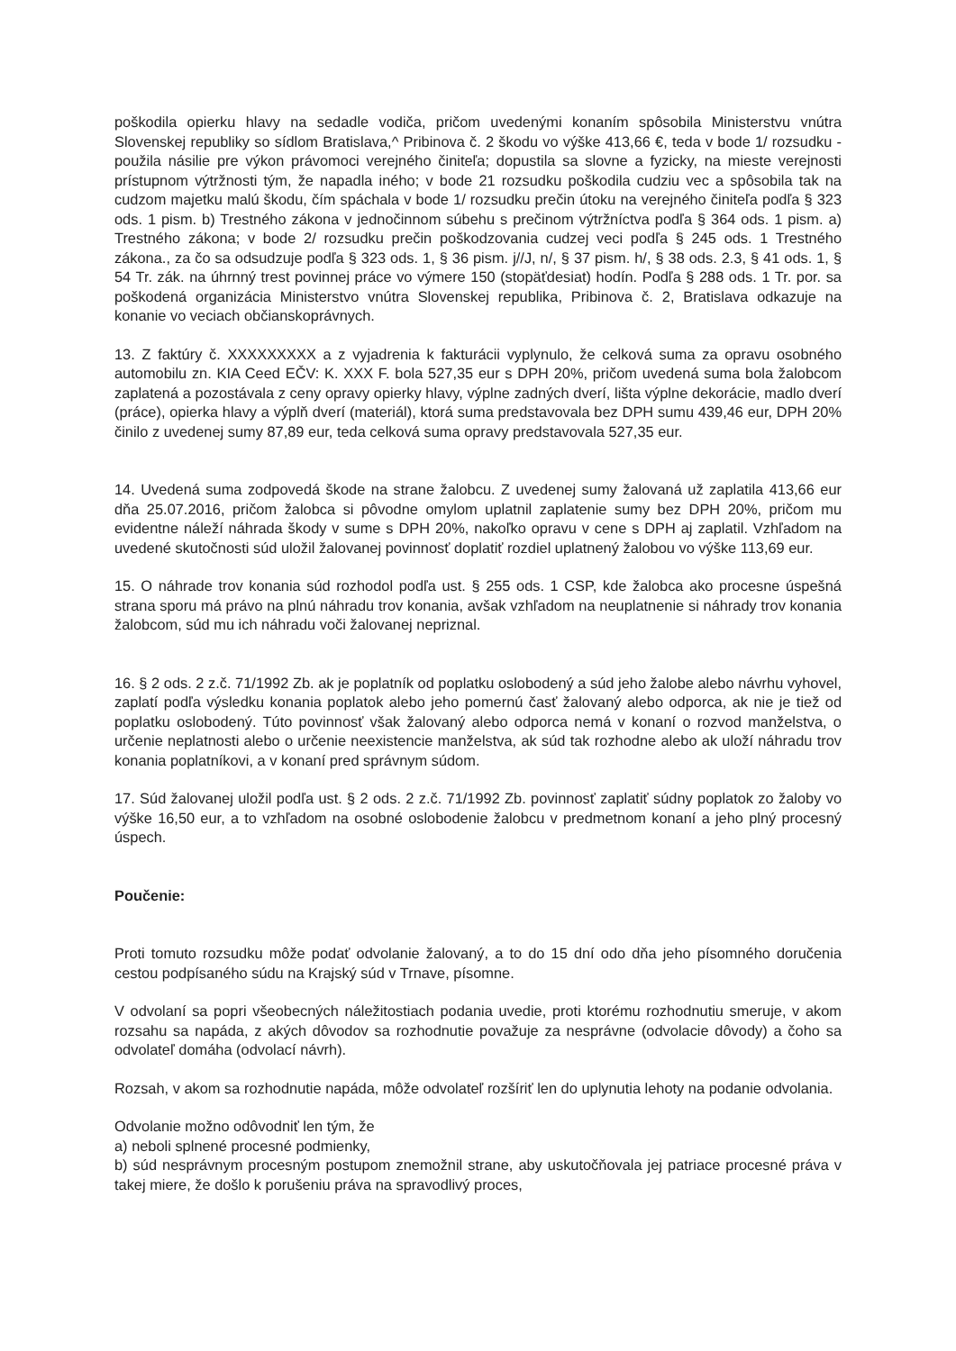poškodila opierku hlavy na sedadle vodiča, pričom uvedenými konaním spôsobila Ministerstvu vnútra Slovenskej republiky so sídlom Bratislava,^ Pribinova č. 2 škodu vo výške 413,66 €, teda v bode 1/ rozsudku - použila násilie pre výkon právomoci verejného činiteľa; dopustila sa slovne a fyzicky, na mieste verejnosti prístupnom výtržnosti tým, že napadla iného; v bode 21 rozsudku poškodila cudziu vec a spôsobila tak na cudzom majetku malú škodu, čím spáchala v bode 1/ rozsudku prečin útoku na verejného činiteľa podľa § 323 ods. 1 pism. b) Trestného zákona v jednočinnom súbehu s prečinom výtržníctva podľa § 364 ods. 1 pism. a) Trestného zákona; v bode 2/ rozsudku prečin poškodzovania cudzej veci podľa § 245 ods. 1 Trestného zákona., za čo sa odsudzuje podľa § 323 ods. 1, § 36 pism. j//J, n/, § 37 pism. h/, § 38 ods. 2.3, § 41 ods. 1, § 54 Tr. zák. na úhrnný trest povinnej práce vo výmere 150 (stopäťdesiat) hodín. Podľa § 288 ods. 1 Tr. por. sa poškodená organizácia Ministerstvo vnútra Slovenskej republika, Pribinova č. 2, Bratislava odkazuje na konanie vo veciach občianskoprávnych.
13. Z faktúry č. XXXXXXXXX a z vyjadrenia k fakturácii vyplynulo, že celková suma za opravu osobného automobilu zn. KIA Ceed EČV: K. XXX F. bola 527,35 eur s DPH 20%, pričom uvedená suma bola žalobcom zaplatená a pozostávala z ceny opravy opierky hlavy, výplne zadných dverí, lišta výplne dekorácie, madlo dverí (práce), opierka hlavy a výplň dverí (materiál), ktorá suma predstavovala bez DPH sumu 439,46 eur, DPH 20% činilo z uvedenej sumy 87,89 eur, teda celková suma opravy predstavovala 527,35 eur.
14. Uvedená suma zodpovedá škode na strane žalobcu. Z uvedenej sumy žalovaná už zaplatila 413,66 eur dňa 25.07.2016, pričom žalobca si pôvodne omylom uplatnil zaplatenie sumy bez DPH 20%, pričom mu evidentne náleží náhrada škody v sume s DPH 20%, nakoľko opravu v cene s DPH aj zaplatil. Vzhľadom na uvedené skutočnosti súd uložil žalovanej povinnosť doplatiť rozdiel uplatnený žalobou vo výške 113,69 eur.
15. O náhrade trov konania súd rozhodol podľa ust. § 255 ods. 1 CSP, kde žalobca ako procesne úspešná strana sporu má právo na plnú náhradu trov konania, avšak vzhľadom na neuplatnenie si náhrady trov konania žalobcom, súd mu ich náhradu voči žalovanej nepriznal.
16. § 2 ods. 2 z.č. 71/1992 Zb. ak je poplatník od poplatku oslobodený a súd jeho žalobe alebo návrhu vyhovel, zaplatí podľa výsledku konania poplatok alebo jeho pomernú časť žalovaný alebo odporca, ak nie je tiež od poplatku oslobodený. Túto povinnosť však žalovaný alebo odporca nemá v konaní o rozvod manželstva, o určenie neplatnosti alebo o určenie neexistencie manželstva, ak súd tak rozhodne alebo ak uloží náhradu trov konania poplatníkovi, a v konaní pred správnym súdom.
17. Súd žalovanej uložil podľa ust. § 2 ods. 2 z.č. 71/1992 Zb. povinnosť zaplatiť súdny poplatok zo žaloby vo výške 16,50 eur, a to vzhľadom na osobné oslobodenie žalobcu v predmetnom konaní a jeho plný procesný úspech.
Poučenie:
Proti tomuto rozsudku môže podať odvolanie žalovaný, a to do 15 dní odo dňa jeho písomného doručenia cestou podpísaného súdu na Krajský súd v Trnave, písomne.
V odvolaní sa popri všeobecných náležitostiach podania uvedie, proti ktorému rozhodnutiu smeruje, v akom rozsahu sa napáda, z akých dôvodov sa rozhodnutie považuje za nesprávne (odvolacie dôvody) a čoho sa odvolateľ domáha (odvolací návrh).
Rozsah, v akom sa rozhodnutie napáda, môže odvolateľ rozšíriť len do uplynutia lehoty na podanie odvolania.
Odvolanie možno odôvodniť len tým, že
a) neboli splnené procesné podmienky,
b) súd nesprávnym procesným postupom znemožnil strane, aby uskutočňovala jej patriace procesné práva v takej miere, že došlo k porušeniu práva na spravodlivý proces,